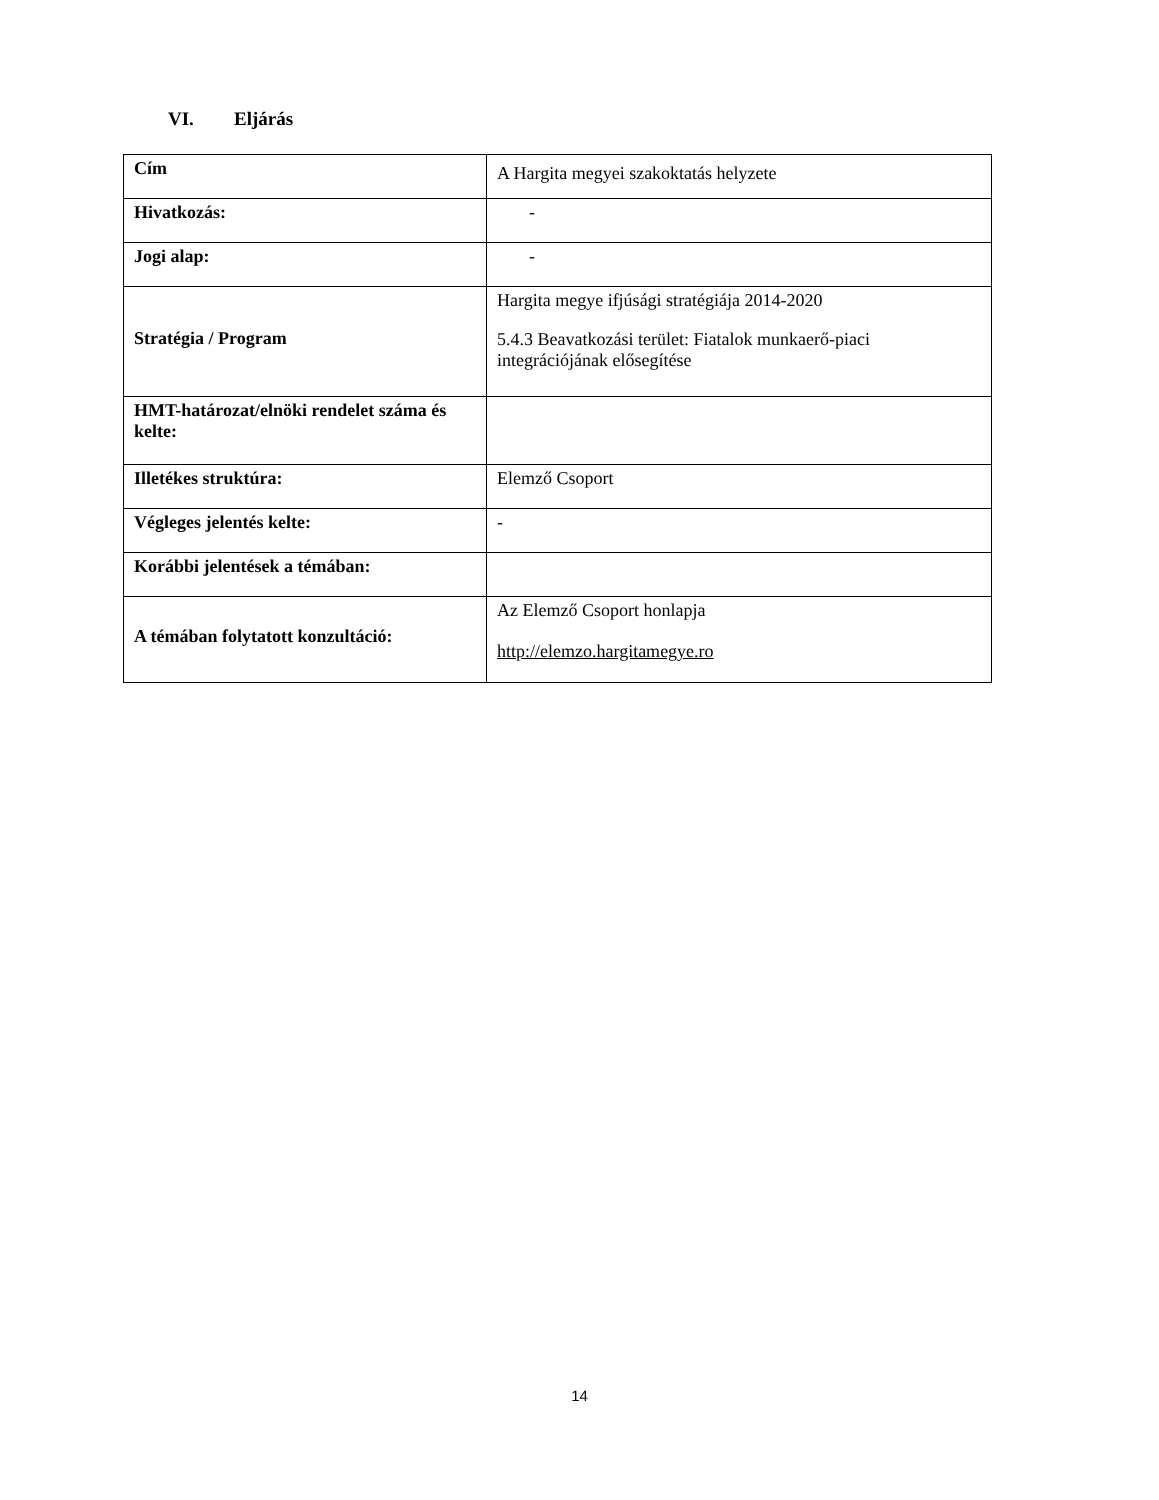VI. Eljárás
| Cím | A Hargita megyei szakoktatás helyzete |
| Hivatkozás: | - |
| Jogi alap: | - |
| Stratégia / Program | Hargita megye ifjúsági stratégiája 2014-2020 5.4.3 Beavatkozási terület: Fiatalok munkaerő-piaci integrációjának elősegítése |
| HMT-határozat/elnöki rendelet száma és kelte: | |
| Illetékes struktúra: | Elemző Csoport |
| Végleges jelentés kelte: | - |
| Korábbi jelentések a témában: | |
| A témában folytatott konzultáció: | Az Elemző Csoport honlapja http://elemzo.hargitamegye.ro |
14